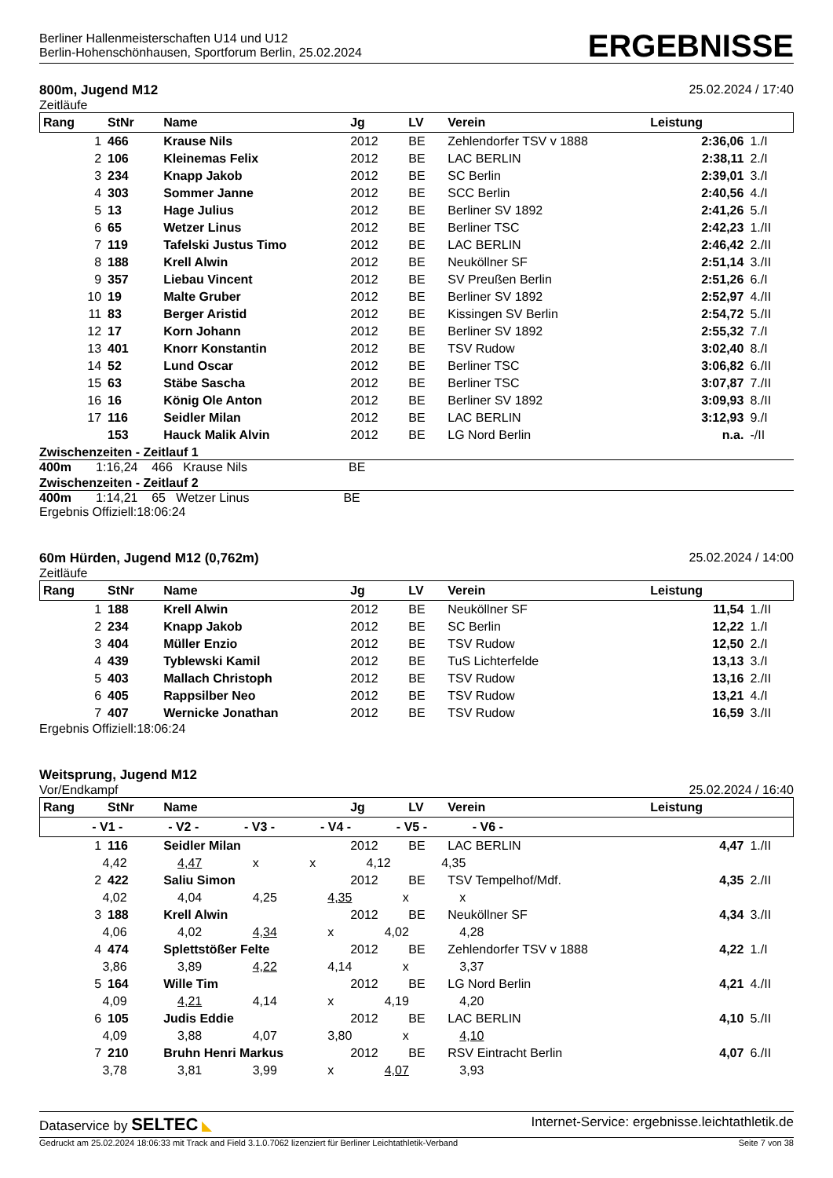Berliner Hallenmeisterschaften U14 und U12
Berlin-Hohenschönhausen, Sportforum Berlin, 25.02.2024
ERGEBNISSE
800m, Jugend M12
Zeitläufe
25.02.2024 / 17:40
| Rang | StNr | Name | Jg | LV | Verein | Leistung | |
| --- | --- | --- | --- | --- | --- | --- | --- |
| 1 | 466 | Krause Nils | 2012 | BE | Zehlendorfer TSV v 1888 | 2:36,06 | 1./I |
| 2 | 106 | Kleinemas Felix | 2012 | BE | LAC BERLIN | 2:38,11 | 2./I |
| 3 | 234 | Knapp Jakob | 2012 | BE | SC Berlin | 2:39,01 | 3./I |
| 4 | 303 | Sommer Janne | 2012 | BE | SCC Berlin | 2:40,56 | 4./I |
| 5 | 13 | Hage Julius | 2012 | BE | Berliner SV 1892 | 2:41,26 | 5./I |
| 6 | 65 | Wetzer Linus | 2012 | BE | Berliner TSC | 2:42,23 | 1./II |
| 7 | 119 | Tafelski Justus Timo | 2012 | BE | LAC BERLIN | 2:46,42 | 2./II |
| 8 | 188 | Krell Alwin | 2012 | BE | Neuköllner SF | 2:51,14 | 3./II |
| 9 | 357 | Liebau Vincent | 2012 | BE | SV Preußen Berlin | 2:51,26 | 6./I |
| 10 | 19 | Malte Gruber | 2012 | BE | Berliner SV 1892 | 2:52,97 | 4./II |
| 11 | 83 | Berger Aristid | 2012 | BE | Kissingen SV Berlin | 2:54,72 | 5./II |
| 12 | 17 | Korn Johann | 2012 | BE | Berliner SV 1892 | 2:55,32 | 7./I |
| 13 | 401 | Knorr Konstantin | 2012 | BE | TSV Rudow | 3:02,40 | 8./I |
| 14 | 52 | Lund Oscar | 2012 | BE | Berliner TSC | 3:06,82 | 6./II |
| 15 | 63 | Stäbe Sascha | 2012 | BE | Berliner TSC | 3:07,87 | 7./II |
| 16 | 16 | König Ole Anton | 2012 | BE | Berliner SV 1892 | 3:09,93 | 8./II |
| 17 | 116 | Seidler Milan | 2012 | BE | LAC BERLIN | 3:12,93 | 9./I |
| | 153 | Hauck Malik Alvin | 2012 | BE | LG Nord Berlin | n.a. | -/II |
Zwischenzeiten - Zeitlauf 1
400m 1:16,24 466 Krause Nils BE
Zwischenzeiten - Zeitlauf 2
400m 1:14,21 65 Wetzer Linus BE
Ergebnis Offiziell:18:06:24
60m Hürden, Jugend M12 (0,762m)
Zeitläufe
25.02.2024 / 14:00
| Rang | StNr | Name | Jg | LV | Verein | Leistung | |
| --- | --- | --- | --- | --- | --- | --- | --- |
| 1 | 188 | Krell Alwin | 2012 | BE | Neuköllner SF | 11,54 | 1./II |
| 2 | 234 | Knapp Jakob | 2012 | BE | SC Berlin | 12,22 | 1./I |
| 3 | 404 | Müller Enzio | 2012 | BE | TSV Rudow | 12,50 | 2./I |
| 4 | 439 | Tyblewski Kamil | 2012 | BE | TuS Lichterfelde | 13,13 | 3./I |
| 5 | 403 | Mallach Christoph | 2012 | BE | TSV Rudow | 13,16 | 2./II |
| 6 | 405 | Rappsilber Neo | 2012 | BE | TSV Rudow | 13,21 | 4./I |
| 7 | 407 | Wernicke Jonathan | 2012 | BE | TSV Rudow | 16,59 | 3./II |
Ergebnis Offiziell:18:06:24
Weitsprung, Jugend M12
Vor/Endkampf
25.02.2024 / 16:40
| Rang | StNr | Name | Jg | LV | Verein | Leistung | |
| --- | --- | --- | --- | --- | --- | --- | --- |
| - V1 - - V2 - - V3 - - V4 - - V5 - - V6 - | | | | | | | |
| 1 | 116 | Seidler Milan | 2012 | BE | LAC BERLIN | 4,47 | 1./II |
| 4,42 4,47 x x 4,12 4,35 | | | | | | | |
| 2 | 422 | Saliu Simon | 2012 | BE | TSV Tempelhof/Mdf. | 4,35 | 2./II |
| 4,02 4,04 4,25 4,35 x x | | | | | | | |
| 3 | 188 | Krell Alwin | 2012 | BE | Neuköllner SF | 4,34 | 3./II |
| 4,06 4,02 4,34 x 4,02 4,28 | | | | | | | |
| 4 | 474 | Splettstößer Felte | 2012 | BE | Zehlendorfer TSV v 1888 | 4,22 | 1./I |
| 3,86 3,89 4,22 4,14 x 3,37 | | | | | | | |
| 5 | 164 | Wille Tim | 2012 | BE | LG Nord Berlin | 4,21 | 4./II |
| 4,09 4,21 4,14 x 4,19 4,20 | | | | | | | |
| 6 | 105 | Judis Eddie | 2012 | BE | LAC BERLIN | 4,10 | 5./II |
| 4,09 3,88 4,07 3,80 x 4,10 | | | | | | | |
| 7 | 210 | Bruhn Henri Markus | 2012 | BE | RSV Eintracht Berlin | 4,07 | 6./II |
| 3,78 3,81 3,99 x 4,07 3,93 | | | | | | | |
Dataservice by SELTEC ◣ Internet-Service: ergebnisse.leichtathletik.de
Gedruckt am 25.02.2024 18:06:33 mit Track and Field 3.1.0.7062 lizenziert für Berliner Leichtathletik-Verband
Seite 7 von 38